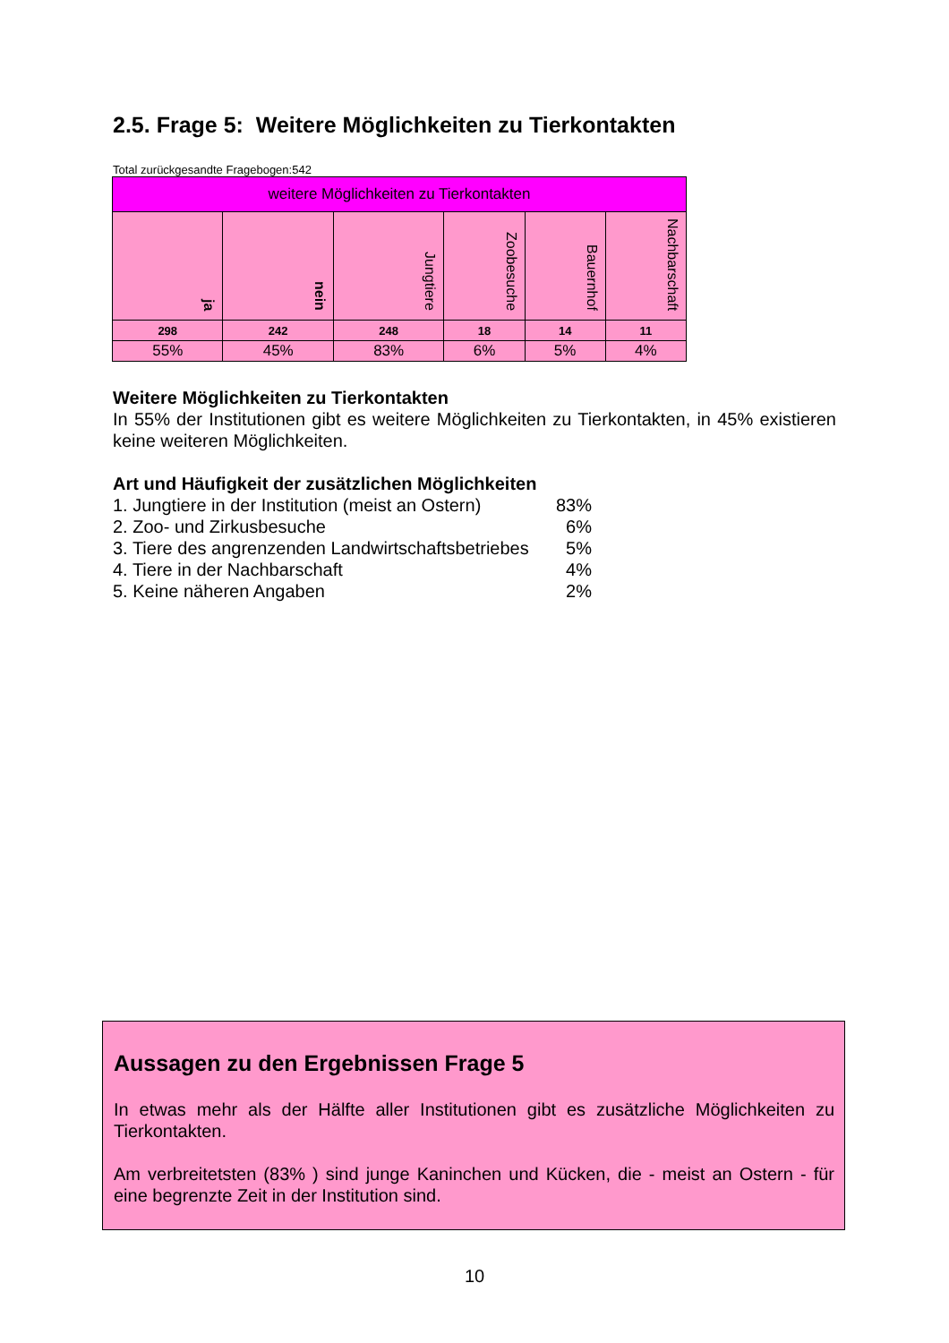2.5. Frage 5: Weitere Möglichkeiten zu Tierkontakten
Total zurückgesandte Fragebogen:542
| weitere Möglichkeiten zu Tierkontakten | | | | | |
| --- | --- | --- | --- | --- | --- |
| ja | nein | Jungtiere | Zoobesuche | Bauernhof | Nachbarschaft |
| 298 | 242 | 248 | 18 | 14 | 11 |
| 55% | 45% | 83% | 6% | 5% | 4% |
Weitere Möglichkeiten zu Tierkontakten
In 55% der Institutionen gibt es weitere Möglichkeiten zu Tierkontakten, in 45% existieren keine weiteren Möglichkeiten.
Art und Häufigkeit der zusätzlichen Möglichkeiten
1. Jungtiere in der Institution (meist an Ostern) 83%
2. Zoo- und Zirkusbesuche 6%
3. Tiere des angrenzenden Landwirtschaftsbetriebes 5%
4. Tiere in der Nachbarschaft 4%
5. Keine näheren Angaben 2%
Aussagen zu den Ergebnissen Frage 5
In etwas mehr als der Hälfte aller Institutionen gibt es zusätzliche Möglichkeiten zu Tierkontakten.
Am verbreitetsten (83% ) sind junge Kaninchen und Kücken, die - meist an Ostern - für eine begrenzte Zeit in der Institution sind.
10